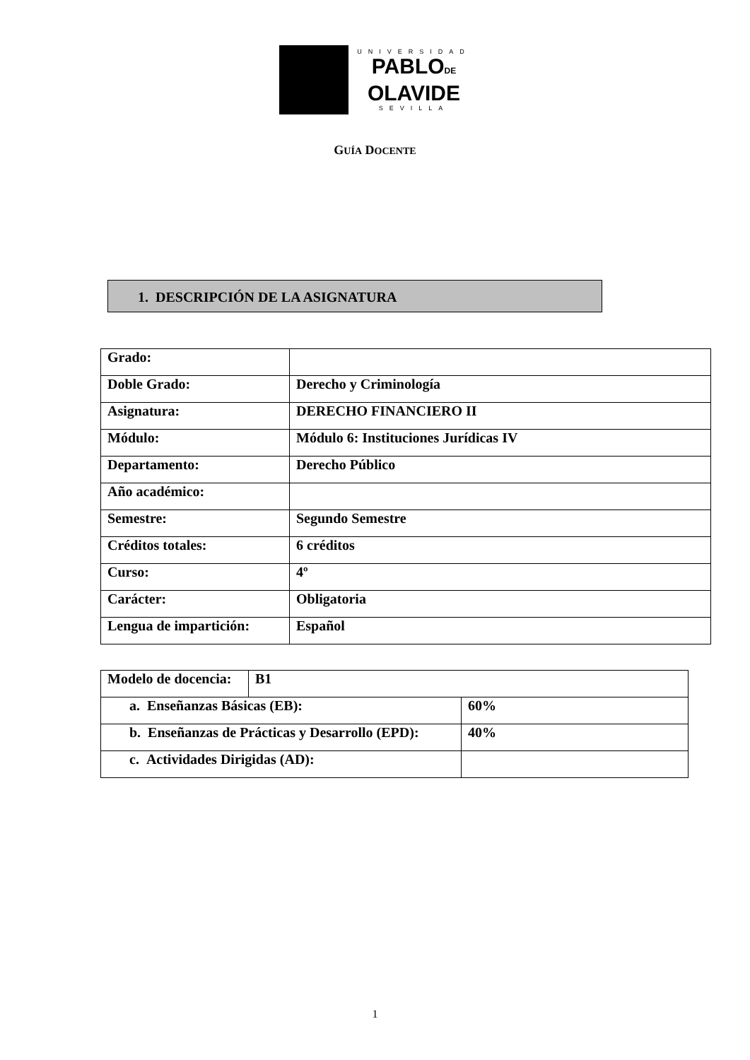UNIVERSIDAD
PABLODE
OLAVIDE
SEVILLA
GUÍA DOCENTE
1. DESCRIPCIÓN DE LA ASIGNATURA
| Grado: | |
| Doble Grado: | Derecho y Criminología |
| Asignatura: | DERECHO FINANCIERO II |
| Módulo: | Módulo 6: Instituciones Jurídicas IV |
| Departamento: | Derecho Público |
| Año académico: | |
| Semestre: | Segundo Semestre |
| Créditos totales: | 6 créditos |
| Curso: | 4º |
| Carácter: | Obligatoria |
| Lengua de impartición: | Español |
| Modelo de docencia: | B1 | |
| a. Enseñanzas Básicas (EB): | | 60% |
| b. Enseñanzas de Prácticas y Desarrollo (EPD): | | 40% |
| c. Actividades Dirigidas (AD): | | |
1